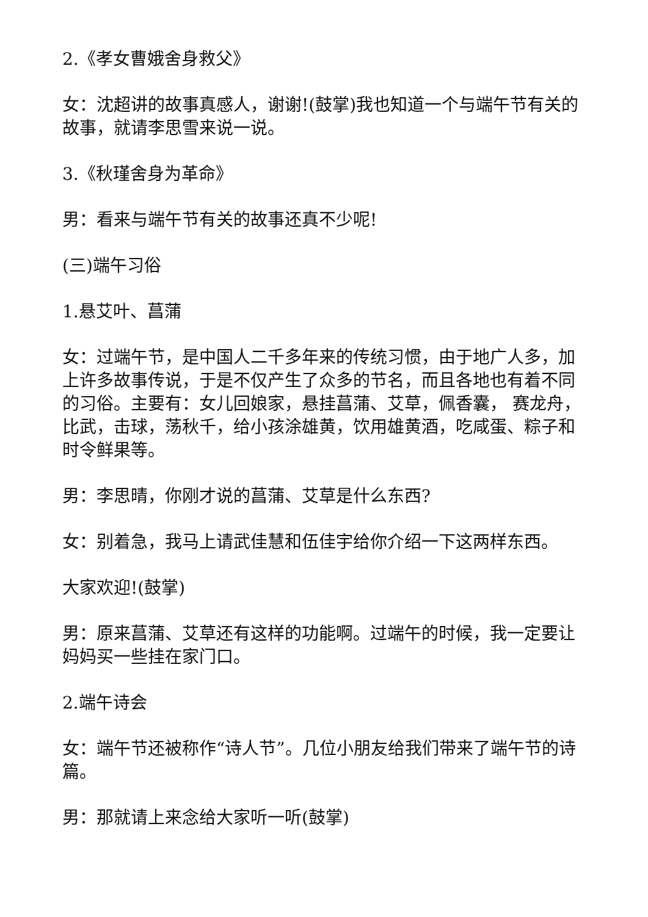2.《孝女曹娥舍身救父》
女：沈超讲的故事真感人，谢谢!(鼓掌)我也知道一个与端午节有关的故事，就请李思雪来说一说。
3.《秋瑾舍身为革命》
男：看来与端午节有关的故事还真不少呢!
(三)端午习俗
1.悬艾叶、菖蒲
女：过端午节，是中国人二千多年来的传统习惯，由于地广人多，加上许多故事传说，于是不仅产生了众多的节名，而且各地也有着不同的习俗。主要有：女儿回娘家，悬挂菖蒲、艾草，佩香囊， 赛龙舟，比武，击球，荡秋千，给小孩涂雄黄，饮用雄黄酒，吃咸蛋、粽子和时令鲜果等。
男：李思晴，你刚才说的菖蒲、艾草是什么东西?
女：别着急，我马上请武佳慧和伍佳宇给你介绍一下这两样东西。
大家欢迎!(鼓掌)
男：原来菖蒲、艾草还有这样的功能啊。过端午的时候，我一定要让妈妈买一些挂在家门口。
2.端午诗会
女：端午节还被称作“诗人节”。几位小朋友给我们带来了端午节的诗篇。
男：那就请上来念给大家听一听(鼓掌)